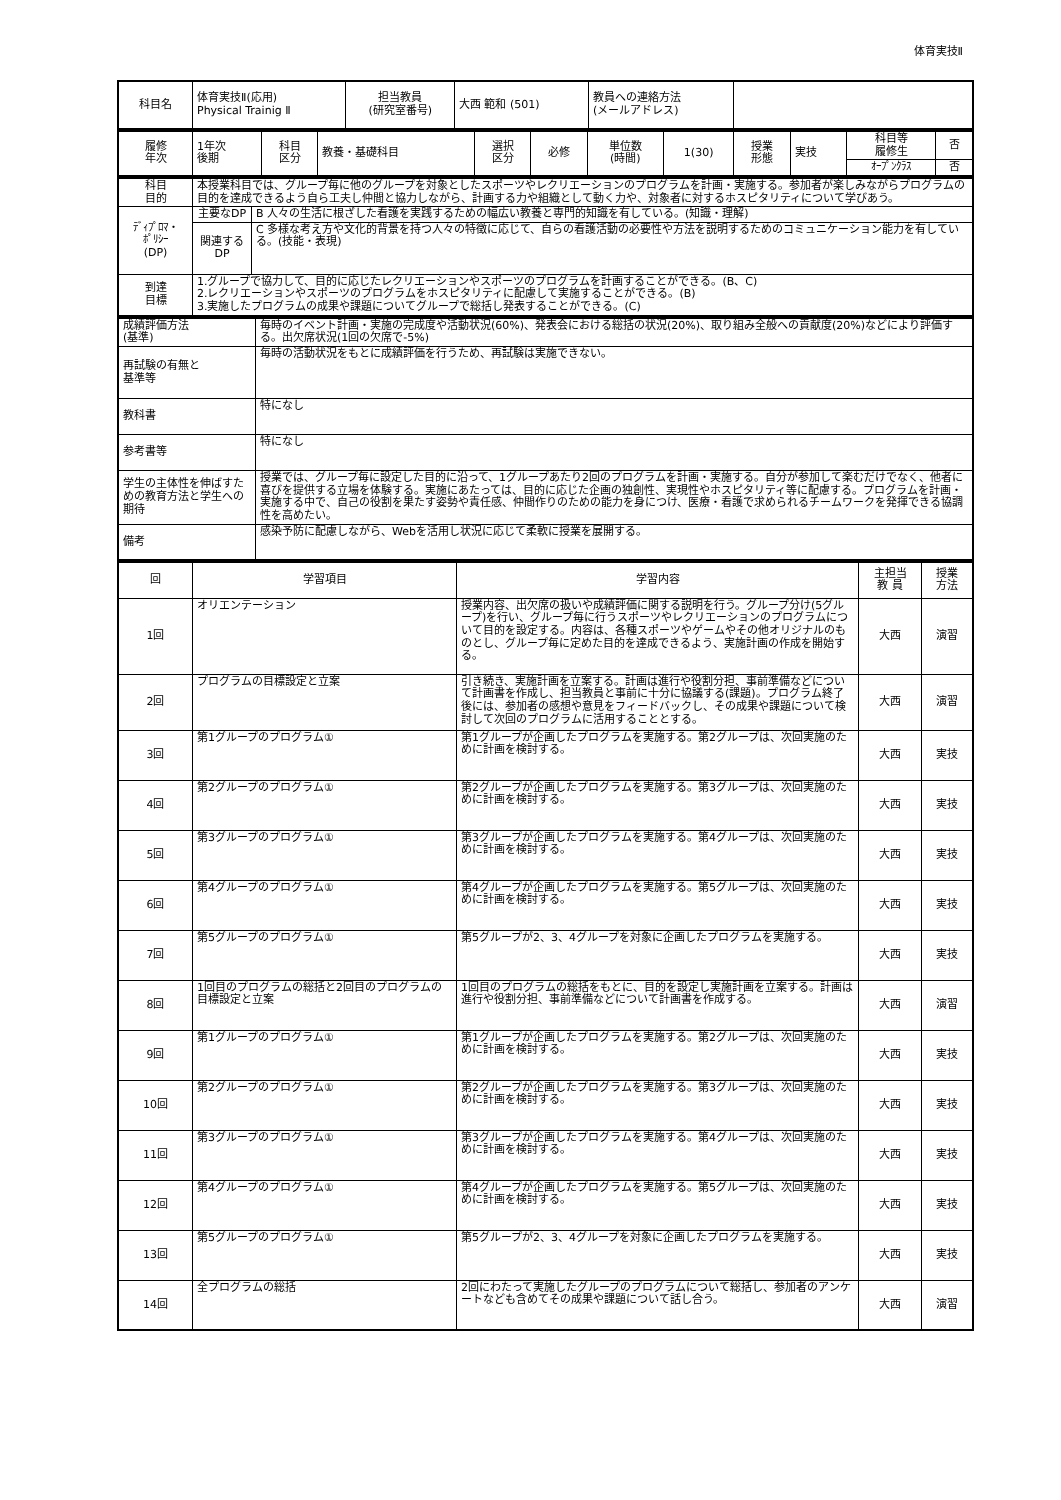体育実技Ⅱ
| 科目名 | 体育実技Ⅱ(応用) Physical Trainig Ⅱ | 担当教員 (研究室番号) | 大西 範和 (501) | 教員への連絡方法 (メールアドレス) | |
| 履修 年次 | 1年次 後期 | 科目 区分 | 教養・基礎科目 | 選択 区分 | 必修 | 単位数 (時間) | 1(30) | 授業 形態 | 実技 | 科目等 履修生 | 否 |
| | | | | | | | | | | ｵｰﾌﾟﾝｸﾗｽ | 否 |
| 科目 目的 | 本授業科目では、グループ毎に他のグループを対象としたスポーツやレクリエーションのプログラムを計画・実施する。参加者が楽しみながらプログラムの目的を達成できるよう自ら工夫し仲間と協力しながら、計画する力や組織として動く力や、対象者に対するホスピタリティについて学びあう。 | |
| ﾃﾞｨﾌﾟﾛﾏ・ ﾎﾟﾘｼｰ (DP) | 主要なDP | B 人々の生活に根ざした看護を実践するための幅広い教養と専門的知識を有している。(知識・理解) |
| | 関連する DP | C 多様な考え方や文化的背景を持つ人々の特徴に応じて、自らの看護活動の必要性や方法を説明するためのコミュニケーション能力を有している。(技能・表現) |
| 到達 目標 | 1.グループで協力して、目的に応じたレクリエーションやスポーツのプログラムを計画することができる。(B、C) 2.レクリエーションやスポーツのプログラムをホスピタリティに配慮して実施することができる。(B) 3.実施したプログラムの成果や課題についてグループで総括し発表することができる。(C) | |
| 成績評価方法 (基準) | 毎時のイベント計画・実施の完成度や活動状況(60%)、発表会における総括の状況(20%)、取り組み全般への貢献度(20%)などにより評価する。出欠席状況(1回の欠席で-5%) |
| 再試験の有無と 基準等 | 毎時の活動状況をもとに成績評価を行うため、再試験は実施できない。 |
| 教科書 | 特になし |
| 参考書等 | 特になし |
| 学生の主体性を伸ばすための教育方法と学生への期待 | 授業では、グループ毎に設定した目的に沿って、1グループあたり2回のプログラムを計画・実施する。自分が参加して楽むだけでなく、他者に喜びを提供する立場を体験する。実施にあたっては、目的に応じた企画の独創性、実現性やホスピタリティ等に配慮する。プログラムを計画・実施する中で、自己の役割を果たす姿勢や責任感、仲間作りのための能力を身につけ、医療・看護で求められるチームワークを発揮できる協調性を高めたい。 |
| 備考 | 感染予防に配慮しながら、Webを活用し状況に応じて柔軟に授業を展開する。 |
| 回 | 学習項目 | 学習内容 | 主担当 教 員 | 授業 方法 |
| --- | --- | --- | --- | --- |
| 1回 | オリエンテーション | 授業内容、出欠席の扱いや成績評価に関する説明を行う。グループ分け(5グループ)を行い、グループ毎に行うスポーツやレクリエーションのプログラムについて目的を設定する。内容は、各種スポーツやゲームやその他オリジナルのものとし、グループ毎に定めた目的を達成できるよう、実施計画の作成を開始する。 | 大西 | 演習 |
| 2回 | プログラムの目標設定と立案 | 引き続き、実施計画を立案する。計画は進行や役割分担、事前準備などについて計画書を作成し、担当教員と事前に十分に協議する(課題)。プログラム終了後には、参加者の感想や意見をフィードバックし、その成果や課題について検討して次回のプログラムに活用することとする。 | 大西 | 演習 |
| 3回 | 第1グループのプログラム① | 第1グループが企画したプログラムを実施する。第2グループは、次回実施のために計画を検討する。 | 大西 | 実技 |
| 4回 | 第2グループのプログラム① | 第2グループが企画したプログラムを実施する。第3グループは、次回実施のために計画を検討する。 | 大西 | 実技 |
| 5回 | 第3グループのプログラム① | 第3グループが企画したプログラムを実施する。第4グループは、次回実施のために計画を検討する。 | 大西 | 実技 |
| 6回 | 第4グループのプログラム① | 第4グループが企画したプログラムを実施する。第5グループは、次回実施のために計画を検討する。 | 大西 | 実技 |
| 7回 | 第5グループのプログラム① | 第5グループが2、3、4グループを対象に企画したプログラムを実施する。 | 大西 | 実技 |
| 8回 | 1回目のプログラムの総括と2回目のプログラムの目標設定と立案 | 1回目のプログラムの総括をもとに、目的を設定し実施計画を立案する。計画は進行や役割分担、事前準備などについて計画書を作成する。 | 大西 | 演習 |
| 9回 | 第1グループのプログラム① | 第1グループが企画したプログラムを実施する。第2グループは、次回実施のために計画を検討する。 | 大西 | 実技 |
| 10回 | 第2グループのプログラム① | 第2グループが企画したプログラムを実施する。第3グループは、次回実施のために計画を検討する。 | 大西 | 実技 |
| 11回 | 第3グループのプログラム① | 第3グループが企画したプログラムを実施する。第4グループは、次回実施のために計画を検討する。 | 大西 | 実技 |
| 12回 | 第4グループのプログラム① | 第4グループが企画したプログラムを実施する。第5グループは、次回実施のために計画を検討する。 | 大西 | 実技 |
| 13回 | 第5グループのプログラム① | 第5グループが2、3、4グループを対象に企画したプログラムを実施する。 | 大西 | 実技 |
| 14回 | 全プログラムの総括 | 2回にわたって実施したグループのプログラムについて総括し、参加者のアンケートなども含めてその成果や課題について話し合う。 | 大西 | 演習 |